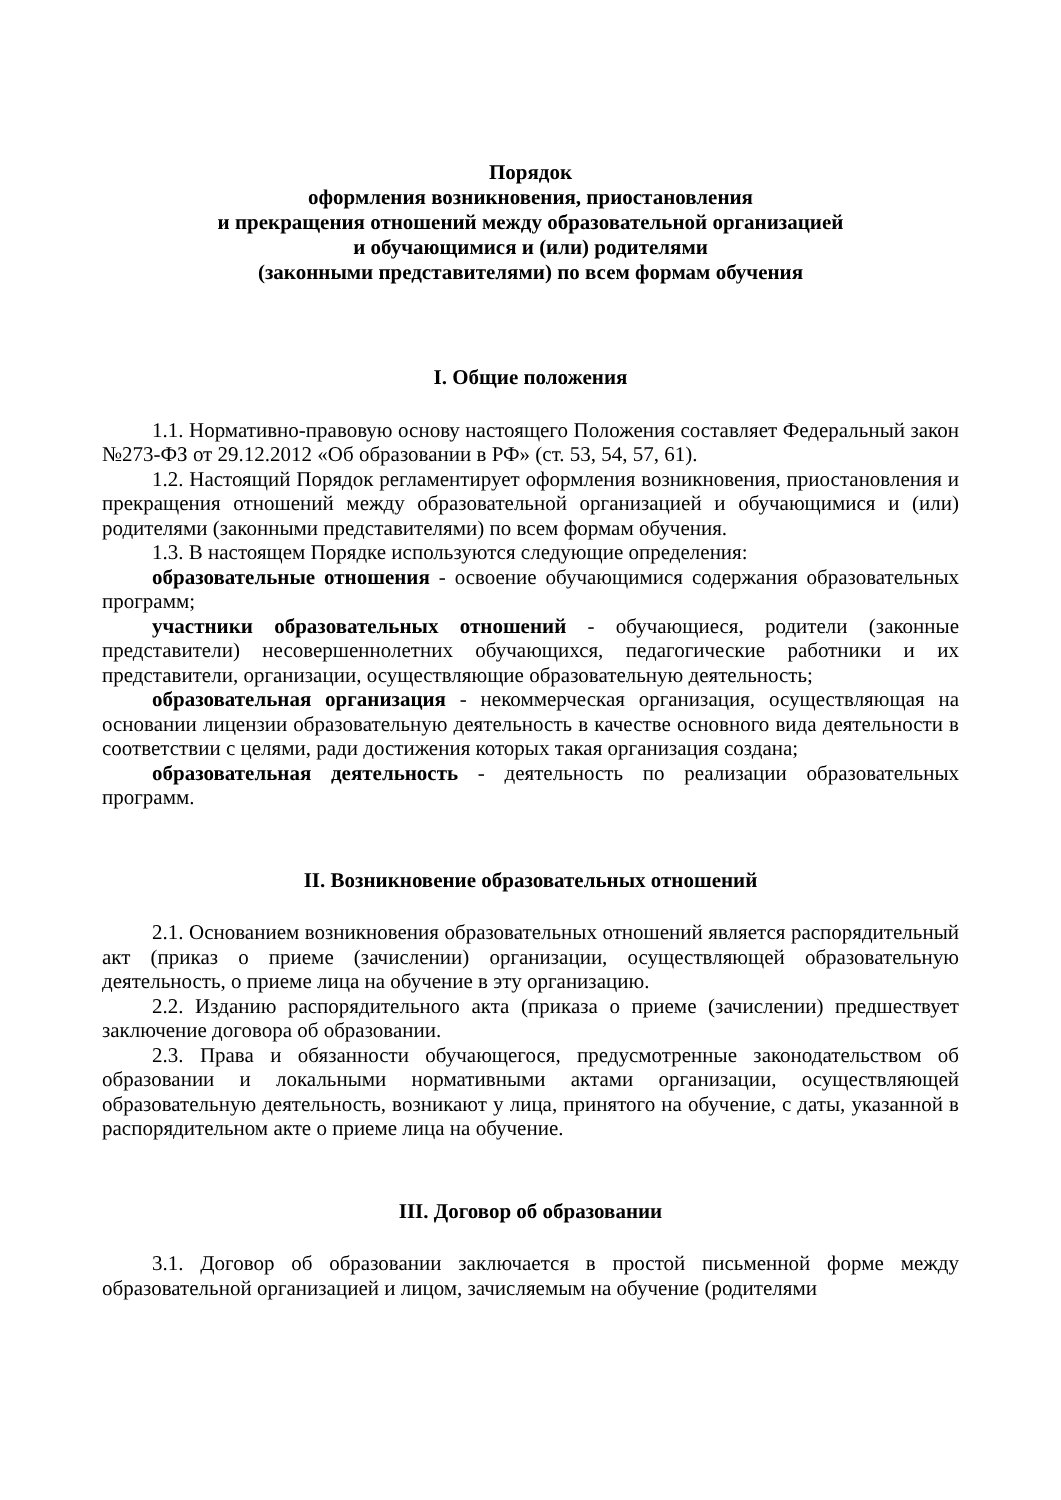Порядок
оформления возникновения, приостановления
и прекращения отношений между образовательной организацией
и обучающимися и (или) родителями
(законными представителями) по всем формам обучения
I. Общие положения
1.1. Нормативно-правовую основу настоящего Положения составляет Федеральный закон №273-ФЗ от 29.12.2012 «Об образовании в РФ» (ст. 53, 54, 57, 61).
1.2. Настоящий Порядок регламентирует оформления возникновения, приостановления и прекращения отношений между образовательной организацией и обучающимися и (или) родителями (законными представителями) по всем формам обучения.
1.3. В настоящем Порядке используются следующие определения:
образовательные отношения - освоение обучающимися содержания образовательных программ;
участники образовательных отношений - обучающиеся, родители (законные представители) несовершеннолетних обучающихся, педагогические работники и их представители, организации, осуществляющие образовательную деятельность;
образовательная организация - некоммерческая организация, осуществляющая на основании лицензии образовательную деятельность в качестве основного вида деятельности в соответствии с целями, ради достижения которых такая организация создана;
образовательная деятельность - деятельность по реализации образовательных программ.
II. Возникновение образовательных отношений
2.1. Основанием возникновения образовательных отношений является распорядительный акт (приказ о приеме (зачислении) организации, осуществляющей образовательную деятельность, о приеме лица на обучение в эту организацию.
2.2. Изданию распорядительного акта (приказа о приеме (зачислении) предшествует заключение договора об образовании.
2.3. Права и обязанности обучающегося, предусмотренные законодательством об образовании и локальными нормативными актами организации, осуществляющей образовательную деятельность, возникают у лица, принятого на обучение, с даты, указанной в распорядительном акте о приеме лица на обучение.
III. Договор об образовании
3.1. Договор об образовании заключается в простой письменной форме между образовательной организацией и лицом, зачисляемым на обучение (родителями